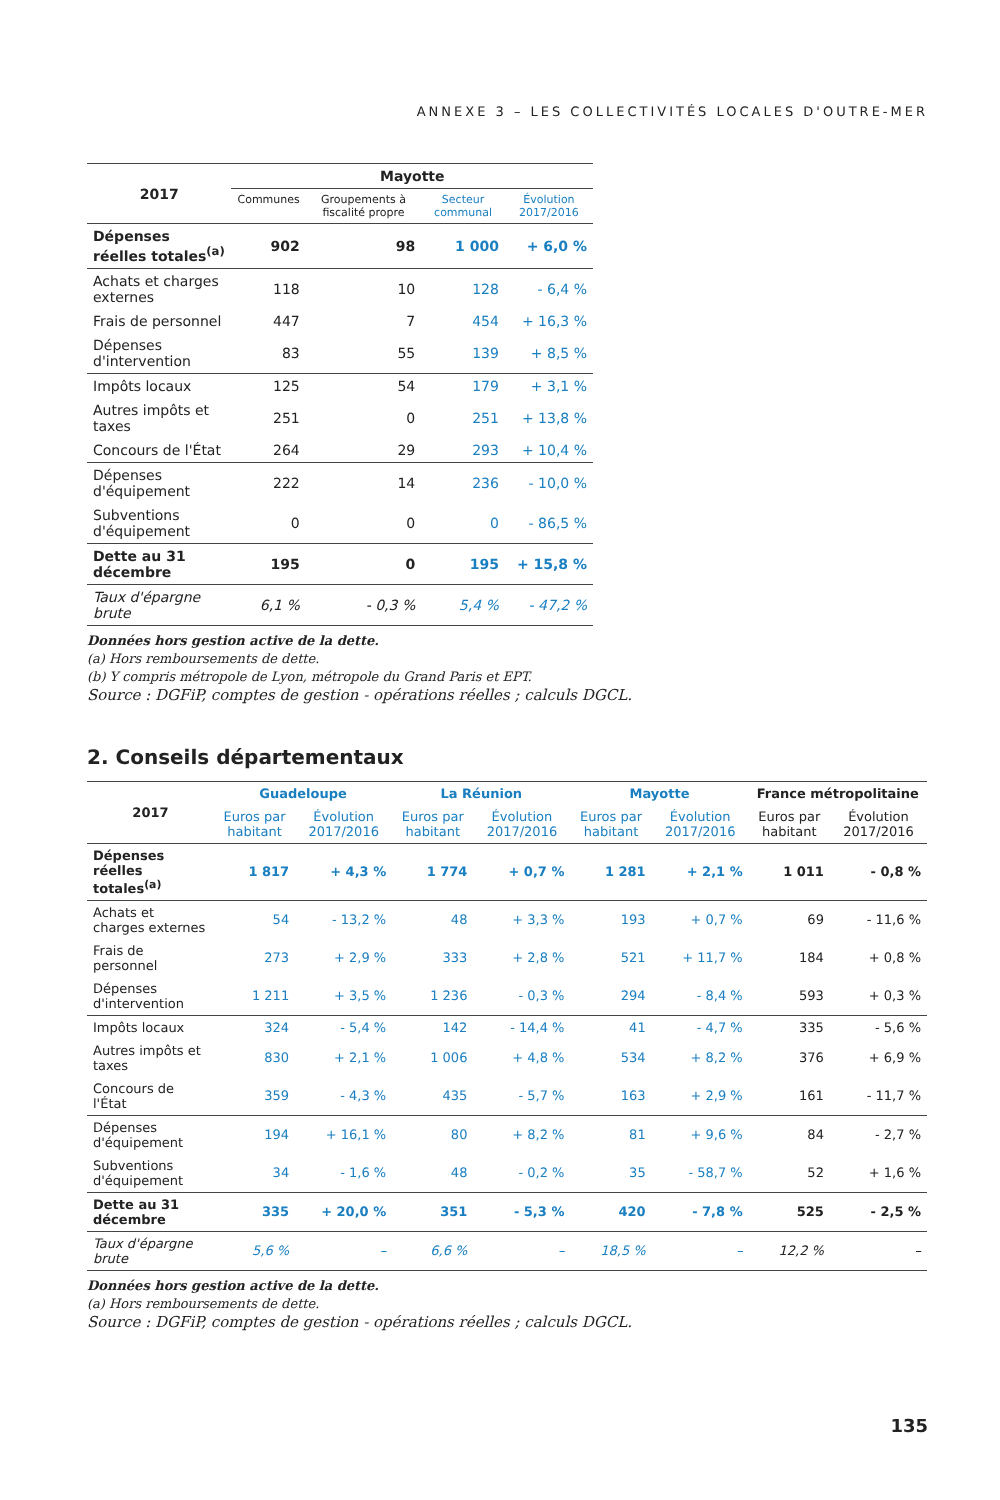ANNEXE 3 – LES COLLECTIVITÉS LOCALES D'OUTRE-MER
| 2017 | Mayotte | | | |
| --- | --- | --- | --- | --- |
| | Communes | Groupements à fiscalité propre | Secteur communal | Évolution 2017/2016 |
| Dépenses réelles totales<sup>(a)</sup> | 902 | 98 | 1 000 | + 6,0 % |
| Achats et charges externes | 118 | 10 | 128 | - 6,4 % |
| Frais de personnel | 447 | 7 | 454 | + 16,3 % |
| Dépenses d'intervention | 83 | 55 | 139 | + 8,5 % |
| Impôts locaux | 125 | 54 | 179 | + 3,1 % |
| Autres impôts et taxes | 251 | 0 | 251 | + 13,8 % |
| Concours de l'État | 264 | 29 | 293 | + 10,4 % |
| Dépenses d'équipement | 222 | 14 | 236 | - 10,0 % |
| Subventions d'équipement | 0 | 0 | 0 | - 86,5 % |
| Dette au 31 décembre | 195 | 0 | 195 | + 15,8 % |
| Taux d'épargne brute | 6,1 % | - 0,3 % | 5,4 % | - 47,2 % |
Données hors gestion active de la dette.
(a) Hors remboursements de dette.
(b) Y compris métropole de Lyon, métropole du Grand Paris et EPT.
Source : DGFiP, comptes de gestion - opérations réelles ; calculs DGCL.
2. Conseils départementaux
| 2017 | Guadeloupe | | La Réunion | | Mayotte | | France métropolitaine | |
| --- | --- | --- | --- | --- | --- | --- | --- | --- |
| | Euros par habitant | Évolution 2017/2016 | Euros par habitant | Évolution 2017/2016 | Euros par habitant | Évolution 2017/2016 | Euros par habitant | Évolution 2017/2016 |
| Dépenses réelles totales<sup>(a)</sup> | 1 817 | + 4,3 % | 1 774 | + 0,7 % | 1 281 | + 2,1 % | 1 011 | - 0,8 % |
| Achats et charges externes | 54 | - 13,2 % | 48 | + 3,3 % | 193 | + 0,7 % | 69 | - 11,6 % |
| Frais de personnel | 273 | + 2,9 % | 333 | + 2,8 % | 521 | + 11,7 % | 184 | + 0,8 % |
| Dépenses d'intervention | 1 211 | + 3,5 % | 1 236 | - 0,3 % | 294 | - 8,4 % | 593 | + 0,3 % |
| Impôts locaux | 324 | - 5,4 % | 142 | - 14,4 % | 41 | - 4,7 % | 335 | - 5,6 % |
| Autres impôts et taxes | 830 | + 2,1 % | 1 006 | + 4,8 % | 534 | + 8,2 % | 376 | + 6,9 % |
| Concours de l'État | 359 | - 4,3 % | 435 | - 5,7 % | 163 | + 2,9 % | 161 | - 11,7 % |
| Dépenses d'équipement | 194 | + 16,1 % | 80 | + 8,2 % | 81 | + 9,6 % | 84 | - 2,7 % |
| Subventions d'équipement | 34 | - 1,6 % | 48 | - 0,2 % | 35 | - 58,7 % | 52 | + 1,6 % |
| Dette au 31 décembre | 335 | + 20,0 % | 351 | - 5,3 % | 420 | - 7,8 % | 525 | - 2,5 % |
| Taux d'épargne brute | 5,6 % | – | 6,6 % | – | 18,5 % | – | 12,2 % | – |
Données hors gestion active de la dette.
(a) Hors remboursements de dette.
Source : DGFiP, comptes de gestion - opérations réelles ; calculs DGCL.
135